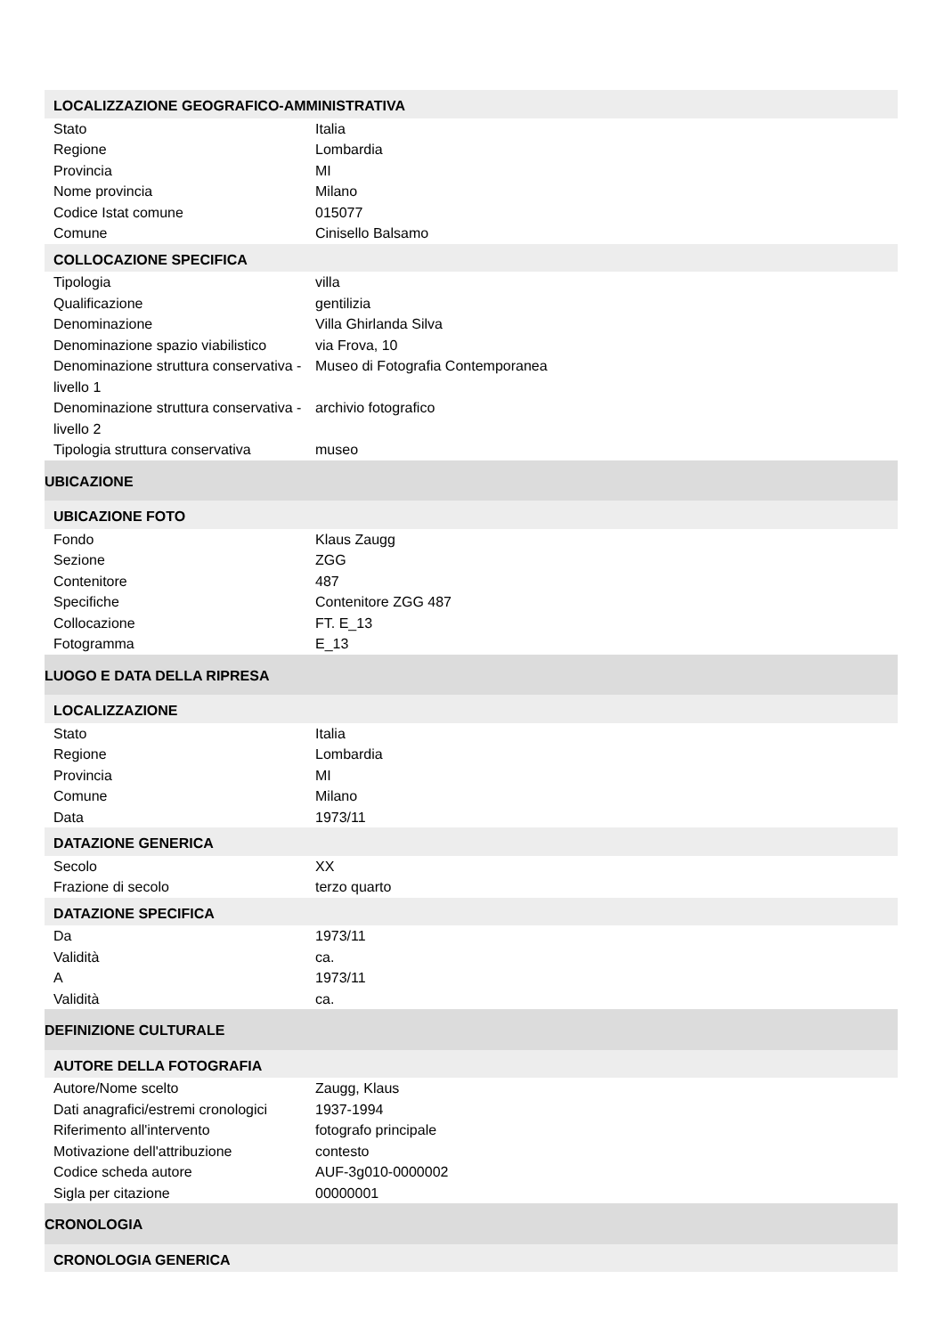| LOCALIZZAZIONE GEOGRAFICO-AMMINISTRATIVA | |
| Stato | Italia |
| Regione | Lombardia |
| Provincia | MI |
| Nome provincia | Milano |
| Codice Istat comune | 015077 |
| Comune | Cinisello Balsamo |
| COLLOCAZIONE SPECIFICA | |
| Tipologia | villa |
| Qualificazione | gentilizia |
| Denominazione | Villa Ghirlanda Silva |
| Denominazione spazio viabilistico | via Frova, 10 |
| Denominazione struttura conservativa - livello 1 | Museo di Fotografia Contemporanea |
| Denominazione struttura conservativa - livello 2 | archivio fotografico |
| Tipologia struttura conservativa | museo |
| UBICAZIONE | |
| UBICAZIONE FOTO | |
| Fondo | Klaus Zaugg |
| Sezione | ZGG |
| Contenitore | 487 |
| Specifiche | Contenitore ZGG 487 |
| Collocazione | FT. E_13 |
| Fotogramma | E_13 |
| LUOGO E DATA DELLA RIPRESA | |
| LOCALIZZAZIONE | |
| Stato | Italia |
| Regione | Lombardia |
| Provincia | MI |
| Comune | Milano |
| Data | 1973/11 |
| DATAZIONE GENERICA | |
| Secolo | XX |
| Frazione di secolo | terzo quarto |
| DATAZIONE SPECIFICA | |
| Da | 1973/11 |
| Validità | ca. |
| A | 1973/11 |
| Validità | ca. |
| DEFINIZIONE CULTURALE | |
| AUTORE DELLA FOTOGRAFIA | |
| Autore/Nome scelto | Zaugg, Klaus |
| Dati anagrafici/estremi cronologici | 1937-1994 |
| Riferimento all'intervento | fotografo principale |
| Motivazione dell'attribuzione | contesto |
| Codice scheda autore | AUF-3g010-0000002 |
| Sigla per citazione | 00000001 |
| CRONOLOGIA | |
| CRONOLOGIA GENERICA | |